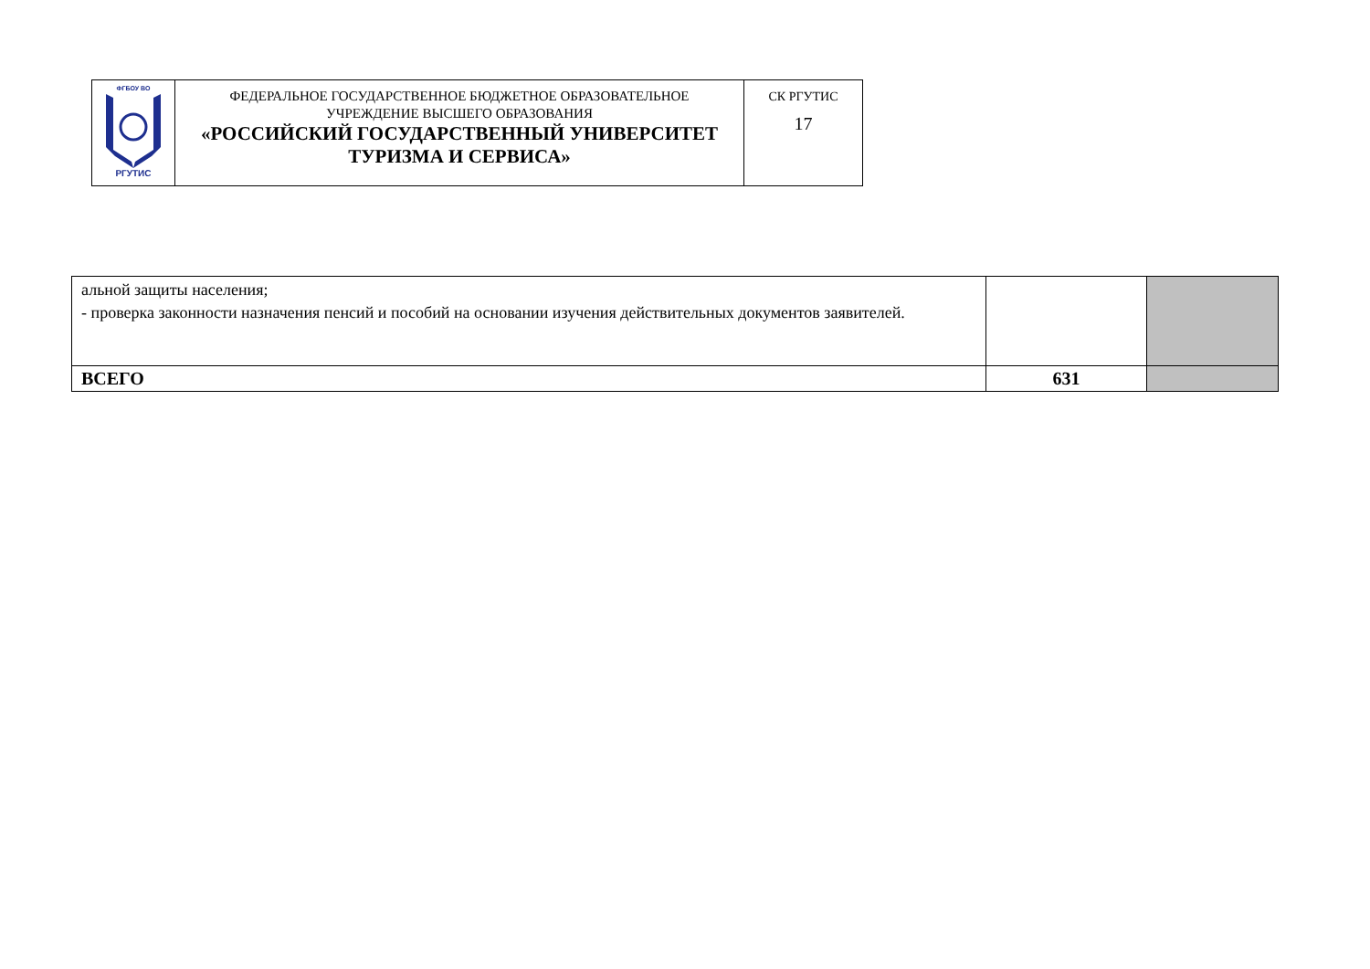| ФГБОУ ВО РГУТИС | ФЕДЕРАЛЬНОЕ ГОСУДАРСТВЕННОЕ БЮДЖЕТНОЕ ОБРАЗОВАТЕЛЬНОЕ УЧРЕЖДЕНИЕ ВЫСШЕГО ОБРАЗОВАНИЯ «РОССИЙСКИЙ ГОСУДАРСТВЕННЫЙ УНИВЕРСИТЕТ ТУРИЗМА И СЕРВИСА» | СК РГУТИС 17 |
| альной защиты населения; - проверка законности назначения пенсий и пособий на основании изучения действительных документов заявителей. | | |
| ВСЕГО | 631 | |